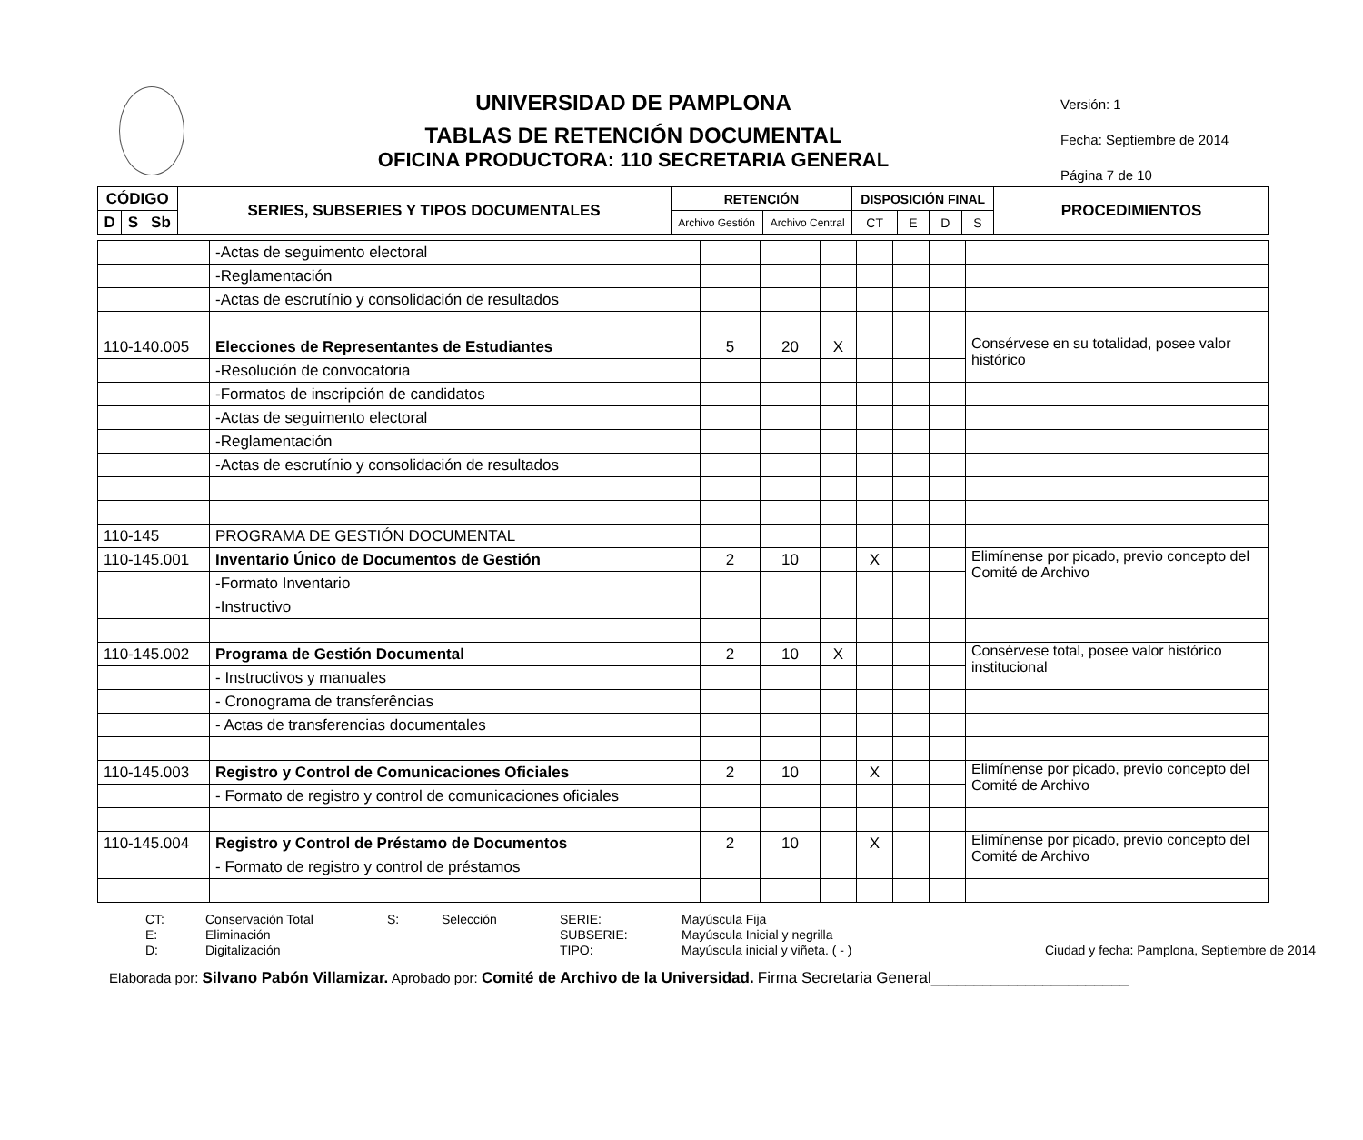UNIVERSIDAD DE PAMPLONA
TABLAS DE RETENCIÓN DOCUMENTAL
OFICINA PRODUCTORA: 110 SECRETARIA GENERAL
Versión: 1
Fecha: Septiembre de 2014
Página 7 de 10
| CÓDIGO | | | SERIES, SUBSERIES Y TIPOS DOCUMENTALES | RETENCIÓN | | DISPOSICIÓN FINAL | | | | PROCEDIMIENTOS |
| --- | --- | --- | --- | --- | --- | --- | --- | --- | --- | --- |
| D | S | Sb | | Archivo Gestión | Archivo Central | CT | E | D | S | |
| | -Actas de seguimento electoral | | | | | | | |
| | -Reglamentación | | | | | | | |
| | -Actas de escrutínio y consolidación de resultados | | | | | | | |
| 110-140.005 | Elecciones de Representantes de Estudiantes | 5 | 20 | X | | | | Consérvese en su totalidad, posee valor histórico |
| | -Resolución de convocatoria | | | | | | | |
| | -Formatos de inscripción de candidatos | | | | | | | |
| | -Actas de seguimento electoral | | | | | | | |
| | -Reglamentación | | | | | | | |
| | -Actas de escrutínio y consolidación de resultados | | | | | | | |
| 110-145 | PROGRAMA DE GESTIÓN DOCUMENTAL | | | | | | | |
| 110-145.001 | Inventario Único de Documentos de Gestión | 2 | 10 | | X | | | Elimínense por picado, previo concepto del Comité de Archivo |
| | -Formato Inventario | | | | | | | |
| | -Instructivo | | | | | | | |
| 110-145.002 | Programa de Gestión Documental | 2 | 10 | X | | | | Consérvese total, posee valor histórico institucional |
| | - Instructivos y manuales | | | | | | | |
| | - Cronograma de transferências | | | | | | | |
| | - Actas de transferencias documentales | | | | | | | |
| 110-145.003 | Registro y Control de Comunicaciones Oficiales | 2 | 10 | | X | | | Elimínense por picado, previo concepto del Comité de Archivo |
| | - Formato de registro y control de comunicaciones oficiales | | | | | | | |
| 110-145.004 | Registro y Control de Préstamo de Documentos | 2 | 10 | | X | | | Elimínense por picado, previo concepto del Comité de Archivo |
| | - Formato de registro y control de préstamos | | | | | | | |
CT: Conservación Total S: Selección SERIE: Mayúscula Fija E: Eliminación SUBSERIE: Mayúscula Inicial y negrilla D: Digitalización TIPO: Mayúscula inicial y viñeta. ( - ) Ciudad y fecha: Pamplona, Septiembre de 2014
Elaborada por: Silvano Pabón Villamizar. Aprobado por: Comité de Archivo de la Universidad. Firma Secretaria General_______________________